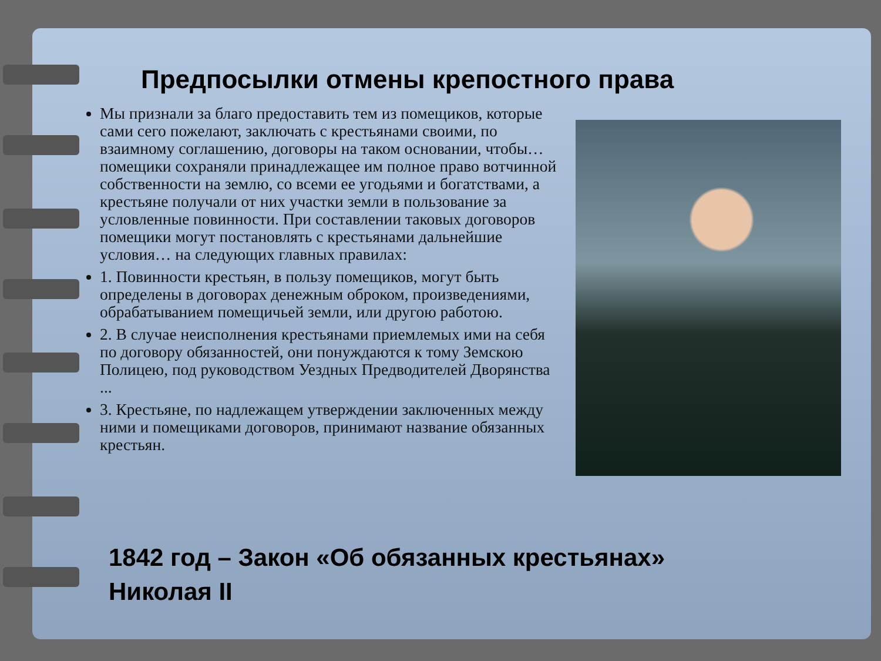Предпосылки отмены крепостного права
Мы признали за благо предоставить тем из помещиков, которые сами сего пожелают, заключать с крестьянами своими, по взаимному соглашению, договоры на таком основании, чтобы… помещики сохраняли принадлежащее им полное право вотчинной собственности на землю, со всеми ее угодьями и богатствами, а крестьяне получали от них участки земли в пользование за условленные повинности. При составлении таковых договоров помещики могут постановлять с крестьянами дальнейшие условия… на следующих главных правилах:
1. Повинности крестьян, в пользу помещиков, могут быть определены в договорах денежным оброком, произведениями, обрабатыванием помещичьей земли, или другою работою.
2. В случае неисполнения крестьянами приемлемых ими на себя по договору обязанностей, они понуждаются к тому Земскою Полицею, под руководством Уездных Предводителей Дворянства ...
3. Крестьяне, по надлежащем утверждении заключенных между ними и помещиками договоров, принимают название обязанных крестьян.
1842 год – Закон «Об обязанных крестьянах»
Николая II